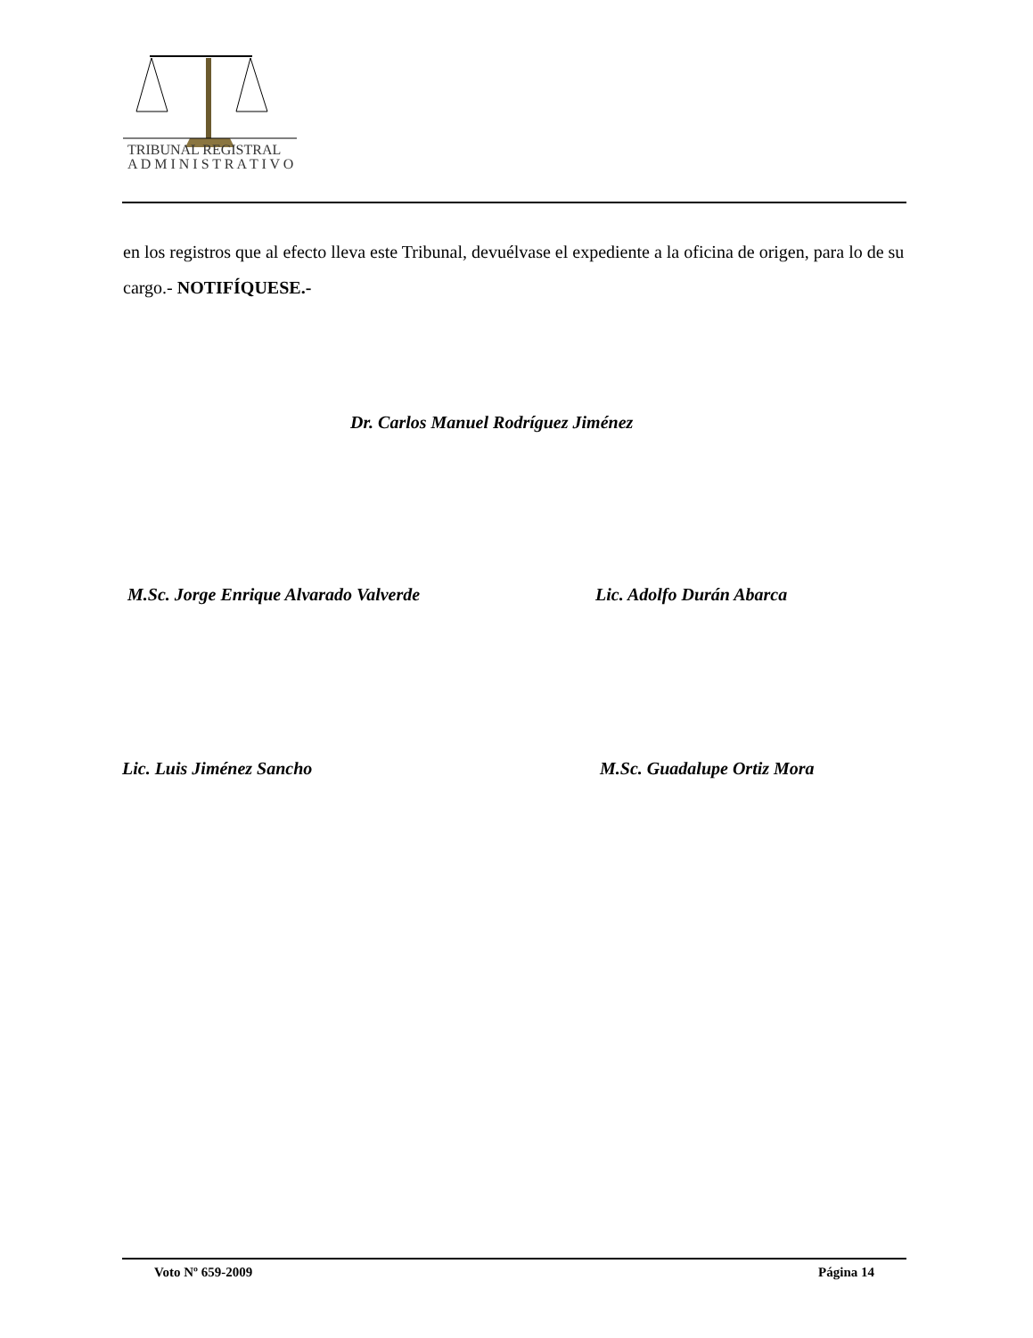TRIBUNAL REGISTRAL
A D M I N I S T R A T I V O
en los registros que al efecto lleva este Tribunal, devuélvase el expediente a la oficina de origen, para lo de su cargo.- NOTIFÍQUESE.-
Dr. Carlos Manuel Rodríguez Jiménez
M.Sc. Jorge Enrique Alvarado Valverde
Lic. Adolfo Durán Abarca
Lic. Luis Jiménez Sancho M.Sc. Guadalupe Ortiz Mora
Voto Nº 659-2009 Página 14